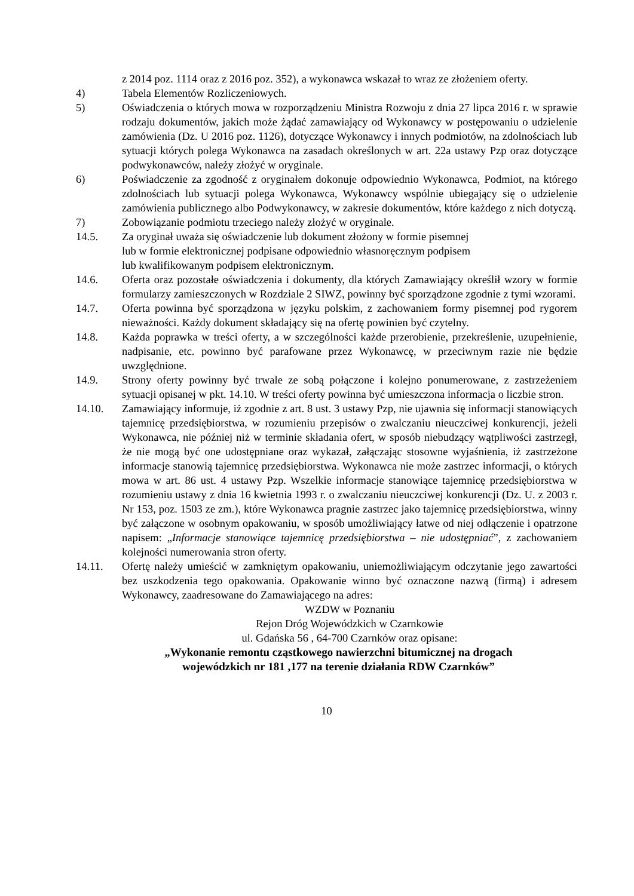z 2014 poz. 1114 oraz z 2016 poz. 352), a wykonawca wskazał to wraz ze złożeniem oferty.
4) Tabela Elementów Rozliczeniowych.
5) Oświadczenia o których mowa w rozporządzeniu Ministra Rozwoju z dnia 27 lipca 2016 r. w sprawie rodzaju dokumentów, jakich może żądać zamawiający od Wykonawcy w postępowaniu o udzielenie zamówienia (Dz. U 2016 poz. 1126), dotyczące Wykonawcy i innych podmiotów, na zdolnościach lub sytuacji których polega Wykonawca na zasadach określonych w art. 22a ustawy Pzp oraz dotyczące podwykonawców, należy złożyć w oryginale.
6) Poświadczenie za zgodność z oryginałem dokonuje odpowiednio Wykonawca, Podmiot, na którego zdolnościach lub sytuacji polega Wykonawca, Wykonawcy wspólnie ubiegający się o udzielenie zamówienia publicznego albo Podwykonawcy, w zakresie dokumentów, które każdego z nich dotyczą.
7) Zobowiązanie podmiotu trzeciego należy złożyć w oryginale.
14.5. Za oryginał uważa się oświadczenie lub dokument złożony w formie pisemnej
lub w formie elektronicznej podpisane odpowiednio własnoręcznym podpisem
lub kwalifikowanym podpisem elektronicznym.
14.6. Oferta oraz pozostałe oświadczenia i dokumenty, dla których Zamawiający określił wzory w formie formularzy zamieszczonych w Rozdziale 2 SIWZ, powinny być sporządzone zgodnie z tymi wzorami.
14.7. Oferta powinna być sporządzona w języku polskim, z zachowaniem formy pisemnej pod rygorem nieważności. Każdy dokument składający się na ofertę powinien być czytelny.
14.8. Każda poprawka w treści oferty, a w szczególności każde przerobienie, przekreślenie, uzupełnienie, nadpisanie, etc. powinno być parafowane przez Wykonawcę, w przeciwnym razie nie będzie uwzględnione.
14.9. Strony oferty powinny być trwale ze sobą połączone i kolejno ponumerowane, z zastrzeżeniem sytuacji opisanej w pkt. 14.10. W treści oferty powinna być umieszczona informacja o liczbie stron.
14.10. Zamawiający informuje, iż zgodnie z art. 8 ust. 3 ustawy Pzp, nie ujawnia się informacji stanowiących tajemnicę przedsiębiorstwa, w rozumieniu przepisów o zwalczaniu nieuczciwej konkurencji, jeżeli Wykonawca, nie później niż w terminie składania ofert, w sposób niebudzący wątpliwości zastrzegł, że nie mogą być one udostępniane oraz wykazał, załączając stosowne wyjaśnienia, iż zastrzeżone informacje stanowią tajemnicę przedsiębiorstwa. Wykonawca nie może zastrzec informacji, o których mowa w art. 86 ust. 4 ustawy Pzp. Wszelkie informacje stanowiące tajemnicę przedsiębiorstwa w rozumieniu ustawy z dnia 16 kwietnia 1993 r. o zwalczaniu nieuczciwej konkurencji (Dz. U. z 2003 r. Nr 153, poz. 1503 ze zm.), które Wykonawca pragnie zastrzec jako tajemnicę przedsiębiorstwa, winny być załączone w osobnym opakowaniu, w sposób umożliwiający łatwe od niej odłączenie i opatrzone napisem: „Informacje stanowiące tajemnicę przedsiębiorstwa – nie udostępniać”, z zachowaniem kolejności numerowania stron oferty.
14.11. Ofertę należy umieścić w zamkniętym opakowaniu, uniemożliwiającym odczytanie jego zawartości bez uszkodzenia tego opakowania. Opakowanie winno być oznaczone nazwą (firmą) i adresem Wykonawcy, zaadresowane do Zamawiającego na adres:
WZDW w Poznaniu
Rejon Dróg Wojewódzkich w Czarnkowie
ul. Gdańska 56 , 64-700 Czarnków oraz opisane:
„Wykonanie remontu cząstkowego nawierzchni bitumicznej na drogach
wojewódzkich nr 181 ,177 na terenie działania RDW Czarnków”
10